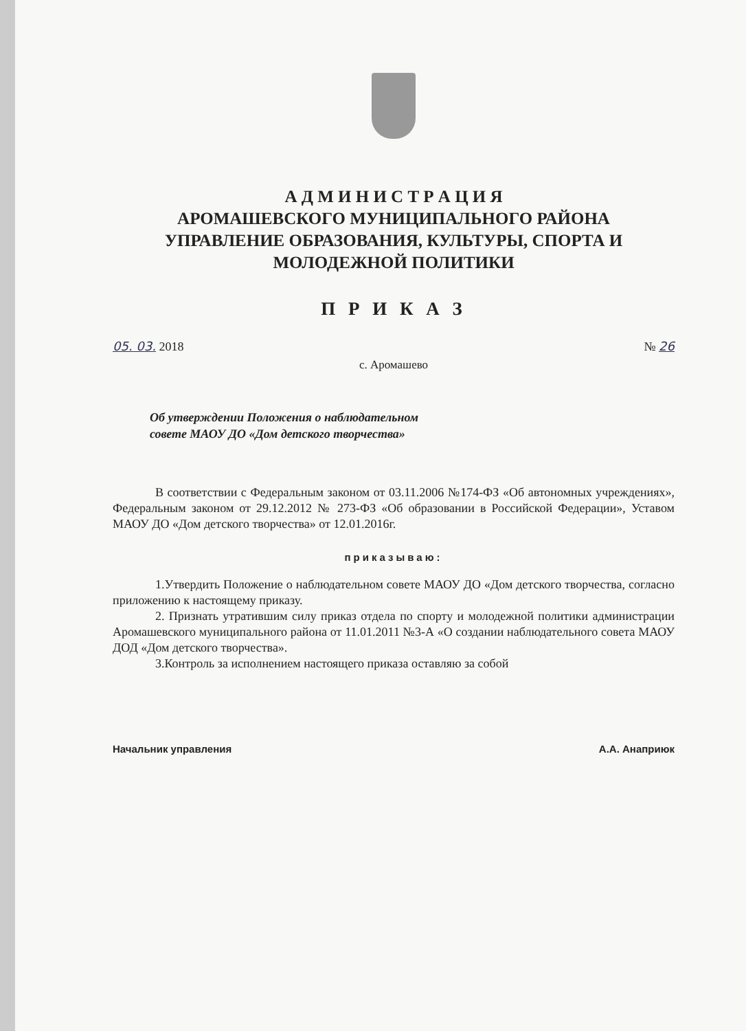А Д М И Н И С Т Р А Ц И Я
АРОМАШЕВСКОГО МУНИЦИПАЛЬНОГО РАЙОНА
УПРАВЛЕНИЕ ОБРАЗОВАНИЯ, КУЛЬТУРЫ, СПОРТА И
МОЛОДЕЖНОЙ ПОЛИТИКИ
П Р И К А З
05. 03. 2018 № 26
с. Аромашево
Об утверждении Положения о наблюдательном совете МАОУ ДО «Дом детского творчества»
В соответствии с Федеральным законом от 03.11.2006 №174-ФЗ «Об автономных учреждениях», Федеральным законом от 29.12.2012 № 273-ФЗ «Об образовании в Российской Федерации», Уставом МАОУ ДО «Дом детского творчества» от 12.01.2016г.
приказываю:
1.Утвердить Положение о наблюдательном совете МАОУ ДО «Дом детского творчества, согласно приложению к настоящему приказу.
2. Признать утратившим силу приказ отдела по спорту и молодежной политики администрации Аромашевского муниципального района от 11.01.2011 №3-А «О создании наблюдательного совета МАОУ ДОД «Дом детского творчества».
3.Контроль за исполнением настоящего приказа оставляю за собой
Начальник управления А.А. Анаприюк